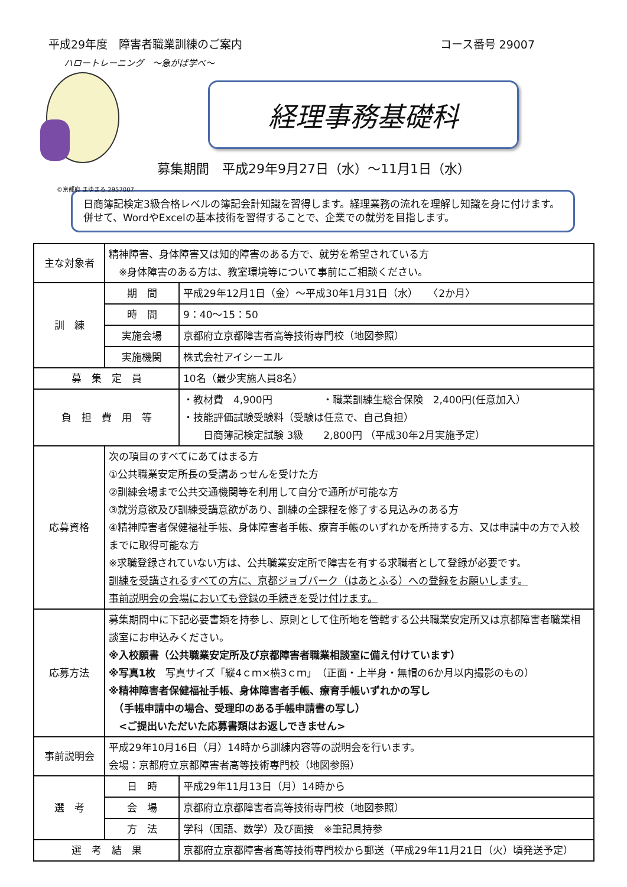平成29年度　障害者職業訓練のご案内 コース番号 29007
ハロートレーニング　～急がば学べ～
©京都府 まゆまろ 2957007
経理事務基礎科
募集期間　平成29年9月27日（水）～11月1日（水）
日商簿記検定3級合格レベルの簿記会計知識を習得します。経理業務の流れを理解し知識を身に付けます。併せて、WordやExcelの基本技術を習得することで、企業での就労を目指します。
| 主な対象者 | 精神障害、身体障害又は知的障害のある方で、就労を希望されている方 ※身体障害のある方は、教室環境等について事前にご相談ください。 | |
| 訓 練 | 期 間 | 平成29年12月1日（金）～平成30年1月31日（水） 〈2か月〉 |
| | 時 間 | 9：40～15：50 |
| | 実施会場 | 京都府立京都障害者高等技術専門校（地図参照） |
| | 実施機関 | 株式会社アイシーエル |
| 募 集 定 員 | | 10名（最少実施人員8名） |
| 負 担 費 用 等 | | ・教材費 4,900円 ・職業訓練生総合保険 2,400円(任意加入） ・技能評価試験受験料（受験は任意で、自己負担） 日商簿記検定試験 3級 2,800円 （平成30年2月実施予定） |
| 応募資格 | 次の項目のすべてにあてはまる方 ①公共職業安定所長の受講あっせんを受けた方 ②訓練会場まで公共交通機関等を利用して自分で通所が可能な方 ③就労意欲及び訓練受講意欲があり、訓練の全課程を修了する見込みのある方 ④精神障害者保健福祉手帳、身体障害者手帳、療育手帳のいずれかを所持する方、又は申請中の方で入校までに取得可能な方 ※求職登録されていない方は、公共職業安定所で障害を有する求職者として登録が必要です。 訓練を受講されるすべての方に、京都ジョブパーク（はあとふる）への登録をお願いします。 事前説明会の会場においても登録の手続きを受け付けます。 | |
| 応募方法 | 募集期間中に下記必要書類を持参し、原則として住所地を管轄する公共職業安定所又は京都障害者職業相談室にお申込みください。 ※入校願書（公共職業安定所及び京都障害者職業相談室に備え付けています） ※写真1枚 写真サイズ「縦4ｃｍ×横3ｃｍ」（正面・上半身・無帽の6か月以内撮影のもの） ※精神障害者保健福祉手帳、身体障害者手帳、療育手帳いずれかの写し （手帳申請中の場合、受理印のある手帳申請書の写し） <ご提出いただいた応募書類はお返しできません> | |
| 事前説明会 | 平成29年10月16日（月）14時から訓練内容等の説明会を行います。 会場：京都府立京都障害者高等技術専門校（地図参照） | |
| 選 考 | 日 時 | 平成29年11月13日（月）14時から |
| | 会 場 | 京都府立京都障害者高等技術専門校（地図参照） |
| | 方 法 | 学科（国語、数学）及び面接 ※筆記具持参 |
| 選 考 結 果 | | 京都府立京都障害者高等技術専門校から郵送（平成29年11月21日（火）頃発送予定） |